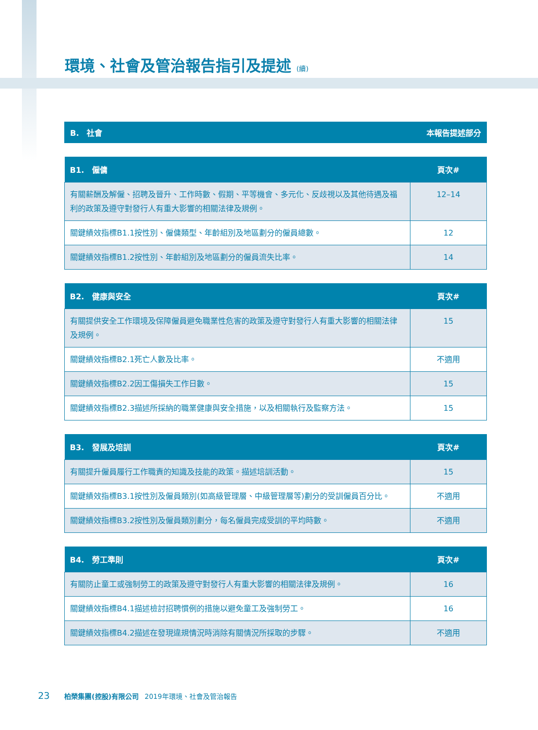環境、社會及管治報告指引及提述 (續)
B.　社會 本報告提述部分
| B1. 僱傭 | 頁次# |
| --- | --- |
| 有關薪酬及解僱、招聘及晉升、工作時數、假期、平等機會、多元化、反歧視以及其他待遇及福利的政策及遵守對發行人有重大影響的相關法律及規例。 | 12–14 |
| 關鍵績效指標B1.1按性別、僱傭類型、年齡組別及地區劃分的僱員總數。 | 12 |
| 關鍵績效指標B1.2按性別、年齡組別及地區劃分的僱員流失比率。 | 14 |
| B2. 健康與安全 | 頁次# |
| --- | --- |
| 有關提供安全工作環境及保障僱員避免職業性危害的政策及遵守對發行人有重大影響的相關法律及規例。 | 15 |
| 關鍵績效指標B2.1死亡人數及比率。 | 不適用 |
| 關鍵績效指標B2.2因工傷損失工作日數。 | 15 |
| 關鍵績效指標B2.3描述所採納的職業健康與安全措施，以及相關執行及監察方法。 | 15 |
| B3. 發展及培訓 | 頁次# |
| --- | --- |
| 有關提升僱員履行工作職責的知識及技能的政策。描述培訓活動。 | 15 |
| 關鍵績效指標B3.1按性別及僱員類別(如高級管理層、中級管理層等)劃分的受訓僱員百分比。 | 不適用 |
| 關鍵績效指標B3.2按性別及僱員類別劃分，每名僱員完成受訓的平均時數。 | 不適用 |
| B4. 勞工準則 | 頁次# |
| --- | --- |
| 有關防止童工或強制勞工的政策及遵守對發行人有重大影響的相關法律及規例。 | 16 |
| 關鍵績效指標B4.1描述檢討招聘慣例的措施以避免童工及強制勞工。 | 16 |
| 關鍵績效指標B4.2描述在發現違規情況時消除有關情況所採取的步驟。 | 不適用 |
23 柏榮集團(控股)有限公司 2019年環境、社會及管治報告